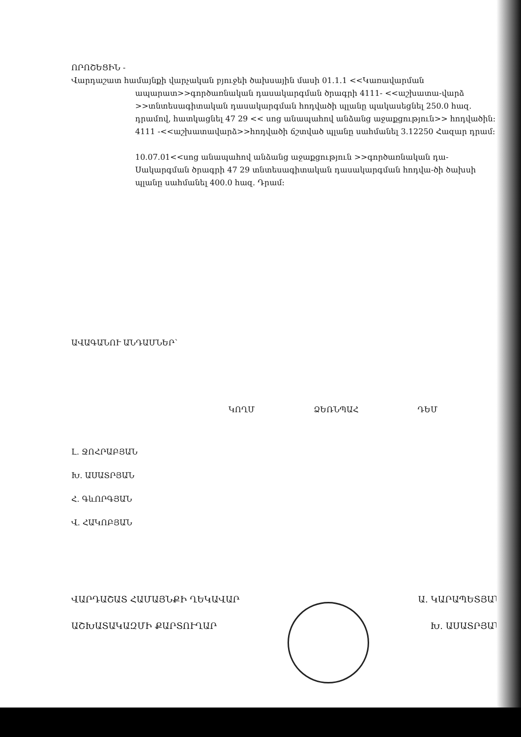ՈՐՈՇԵՑԻՆ -
Վարդաշատ համայնքի վարչական բյուջեի ծախսային մասի 01.1.1 <<Կառավարման
ապարատ>>գործառնական դասակարգման ծրագրի 4111- <<աշխատա-վարձ >>տնտեսագիտական դասակարգման հոդվածի պլանը պակասեցնել 250.0 հազ. դրամով, հատկացնել 47 29 << սոց անապահով անձանց աջաքցություն>> հոդվածին:
4111 -<<աշխատավարձ>>հոդվածի ճշտված պլանը սահմանել 3.12250 Հազար դրամ:
10.07.01<<սոց անապահով անձանց աջաքցություն >>գործառնական դա-Սակարգման ծրագրի 47 29 տնտեսագիտական դասակարգման հոդվա-ծի ծախսի պլանը սահմանել 400.0 հազ. Դրամ:
ԱՎԱԳԱՆՈՒ ԱՆԴԱՄՆԵՐ՝
ԿՈՂՄ ՁԵՌՆՊԱՀ ԴԵՄ
Լ. ՋՈՀՐԱԲՅԱՆ
Խ. ԱՍԱՏՐՅԱՆ
Հ. ԳևՈՐԳՅԱՆ
Վ. ՀԱԿՈԲՅԱՆ
ՎԱՐԴԱՇԱՏ ՀԱՄԱՅՆՔԻ ՂԵԿԱՎԱՐ Ա. ԿԱՐԱՊԵՏՅԱՆ
ԱՇԽԱՏԱԿԱԶՄԻ ՔԱՐՏՈՒՂԱՐ Խ. ԱՍԱՏՐՅԱՆ